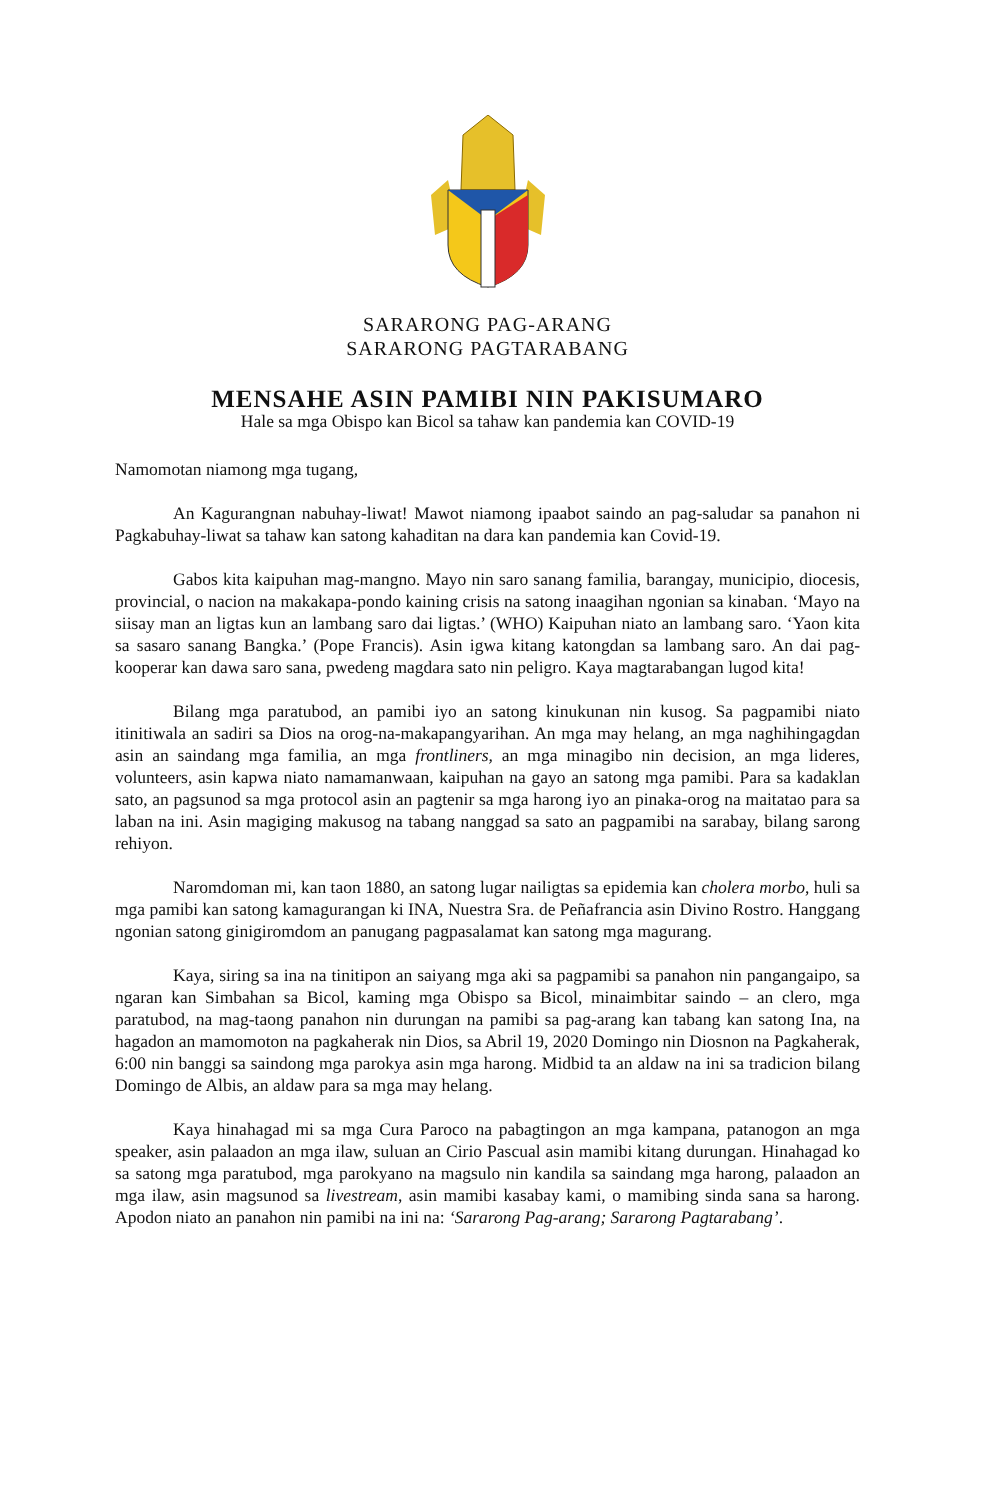SARARONG PAG-ARANG
SARARONG PAGTARABANG
MENSAHE ASIN PAMIBI NIN PAKISUMARO
Hale sa mga Obispo kan Bicol sa tahaw kan pandemia kan COVID-19
Namomotan niamong mga tugang,
An Kagurangnan nabuhay-liwat! Mawot niamong ipaabot saindo an pag-saludar sa panahon ni Pagkabuhay-liwat sa tahaw kan satong kahaditan na dara kan pandemia kan Covid-19.
Gabos kita kaipuhan mag-mangno. Mayo nin saro sanang familia, barangay, municipio, diocesis, provincial, o nacion na makakapa-pondo kaining crisis na satong inaagihan ngonian sa kinaban. ‘Mayo na siisay man an ligtas kun an lambang saro dai ligtas.’ (WHO) Kaipuhan niato an lambang saro. ‘Yaon kita sa sasaro sanang Bangka.’ (Pope Francis). Asin igwa kitang katongdan sa lambang saro. An dai pag-kooperar kan dawa saro sana, pwedeng magdara sato nin peligro. Kaya magtarabangan lugod kita!
Bilang mga paratubod, an pamibi iyo an satong kinukunan nin kusog. Sa pagpamibi niato itinitiwala an sadiri sa Dios na orog-na-makapangyarihan. An mga may helang, an mga naghihingagdan asin an saindang mga familia, an mga frontliners, an mga minagibo nin decision, an mga lideres, volunteers, asin kapwa niato namamanwaan, kaipuhan na gayo an satong mga pamibi. Para sa kadaklan sato, an pagsunod sa mga protocol asin an pagtenir sa mga harong iyo an pinaka-orog na maitatao para sa laban na ini. Asin magiging makusog na tabang nanggad sa sato an pagpamibi na sarabay, bilang sarong rehiyon.
Naromdoman mi, kan taon 1880, an satong lugar nailigtas sa epidemia kan cholera morbo, huli sa mga pamibi kan satong kamagurangan ki INA, Nuestra Sra. de Peñafrancia asin Divino Rostro. Hanggang ngonian satong ginigiromdom an panugang pagpasalamat kan satong mga magurang.
Kaya, siring sa ina na tinitipon an saiyang mga aki sa pagpamibi sa panahon nin pangangaipo, sa ngaran kan Simbahan sa Bicol, kaming mga Obispo sa Bicol, minaimbitar saindo – an clero, mga paratubod, na mag-taong panahon nin durungan na pamibi sa pag-arang kan tabang kan satong Ina, na hagadon an mamomoton na pagkaherak nin Dios, sa Abril 19, 2020 Domingo nin Diosnon na Pagkaherak, 6:00 nin banggi sa saindong mga parokya asin mga harong. Midbid ta an aldaw na ini sa tradicion bilang Domingo de Albis, an aldaw para sa mga may helang.
Kaya hinahagad mi sa mga Cura Paroco na pabagtingon an mga kampana, patanogon an mga speaker, asin palaadon an mga ilaw, suluan an Cirio Pascual asin mamibi kitang durungan. Hinahagad ko sa satong mga paratubod, mga parokyano na magsulo nin kandila sa saindang mga harong, palaadon an mga ilaw, asin magsunod sa livestream, asin mamibi kasabay kami, o mamibing sinda sana sa harong. Apodon niato an panahon nin pamibi na ini na: ‘Sararong Pag-arang; Sararong Pagtarabang’.